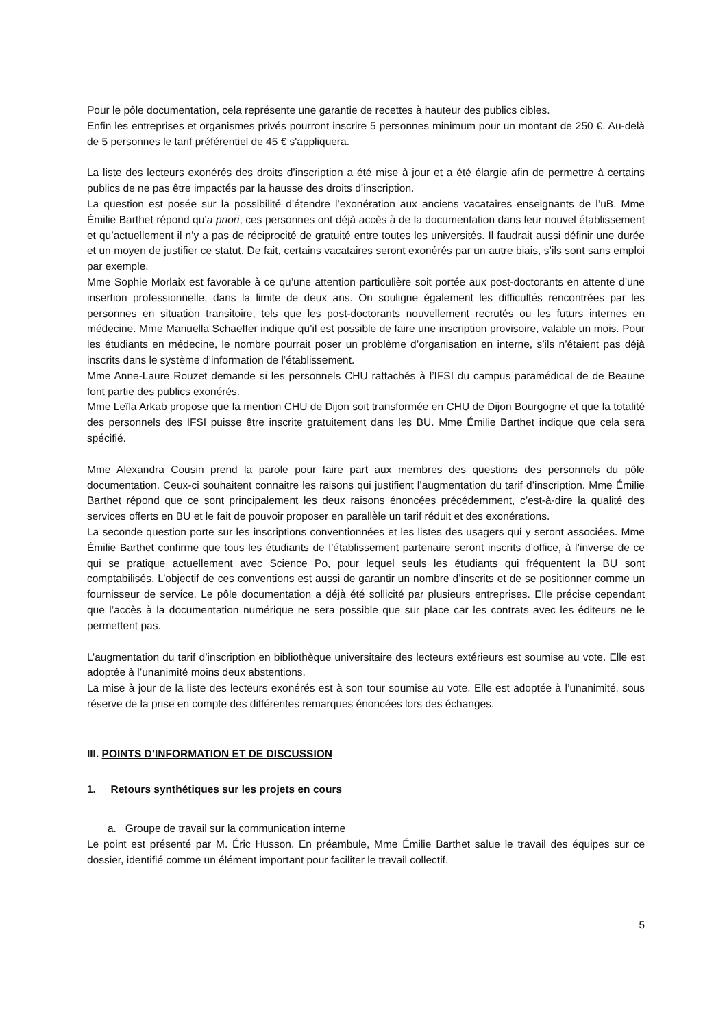Pour le pôle documentation, cela représente une garantie de recettes à hauteur des publics cibles.
Enfin les entreprises et organismes privés pourront inscrire 5 personnes minimum pour un montant de 250 €. Au-delà de 5 personnes le tarif préférentiel de 45 € s'appliquera.
La liste des lecteurs exonérés des droits d’inscription a été mise à jour et a été élargie afin de permettre à certains publics de ne pas être impactés par la hausse des droits d’inscription.
La question est posée sur la possibilité d’étendre l’exonération aux anciens vacataires enseignants de l’uB. Mme Émilie Barthet répond qu’a priori, ces personnes ont déjà accès à de la documentation dans leur nouvel établissement et qu’actuellement il n’y a pas de réciprocité de gratuité entre toutes les universités. Il faudrait aussi définir une durée et un moyen de justifier ce statut. De fait, certains vacataires seront exonérés par un autre biais, s’ils sont sans emploi par exemple.
Mme Sophie Morlaix est favorable à ce qu’une attention particulière soit portée aux post-doctorants en attente d’une insertion professionnelle, dans la limite de deux ans. On souligne également les difficultés rencontrées par les personnes en situation transitoire, tels que les post-doctorants nouvellement recrutés ou les futurs internes en médecine. Mme Manuella Schaeffer indique qu’il est possible de faire une inscription provisoire, valable un mois. Pour les étudiants en médecine, le nombre pourrait poser un problème d’organisation en interne, s’ils n’étaient pas déjà inscrits dans le système d’information de l’établissement.
Mme Anne-Laure Rouzet demande si les personnels CHU rattachés à l’IFSI du campus paramédical de de Beaune font partie des publics exonérés.
Mme Leïla Arkab propose que la mention CHU de Dijon soit transformée en CHU de Dijon Bourgogne et que la totalité des personnels des IFSI puisse être inscrite gratuitement dans les BU. Mme Émilie Barthet indique que cela sera spécifié.
Mme Alexandra Cousin prend la parole pour faire part aux membres des questions des personnels du pôle documentation. Ceux-ci souhaitent connaitre les raisons qui justifient l’augmentation du tarif d’inscription. Mme Émilie Barthet répond que ce sont principalement les deux raisons énoncées précédemment, c’est-à-dire la qualité des services offerts en BU et le fait de pouvoir proposer en parallèle un tarif réduit et des exonérations.
La seconde question porte sur les inscriptions conventionnées et les listes des usagers qui y seront associées. Mme Émilie Barthet confirme que tous les étudiants de l’établissement partenaire seront inscrits d’office, à l’inverse de ce qui se pratique actuellement avec Science Po, pour lequel seuls les étudiants qui fréquentent la BU sont comptabilisés. L’objectif de ces conventions est aussi de garantir un nombre d’inscrits et de se positionner comme un fournisseur de service. Le pôle documentation a déjà été sollicité par plusieurs entreprises. Elle précise cependant que l’accès à la documentation numérique ne sera possible que sur place car les contrats avec les éditeurs ne le permettent pas.
L’augmentation du tarif d’inscription en bibliothèque universitaire des lecteurs extérieurs est soumise au vote. Elle est adoptée à l’unanimité moins deux abstentions.
La mise à jour de la liste des lecteurs exonérés est à son tour soumise au vote. Elle est adoptée à l’unanimité, sous réserve de la prise en compte des différentes remarques énoncées lors des échanges.
III. POINTS D’INFORMATION ET DE DISCUSSION
1. Retours synthétiques sur les projets en cours
a. Groupe de travail sur la communication interne
Le point est présenté par M. Éric Husson. En préambule, Mme Émilie Barthet salue le travail des équipes sur ce dossier, identifié comme un élément important pour faciliter le travail collectif.
5